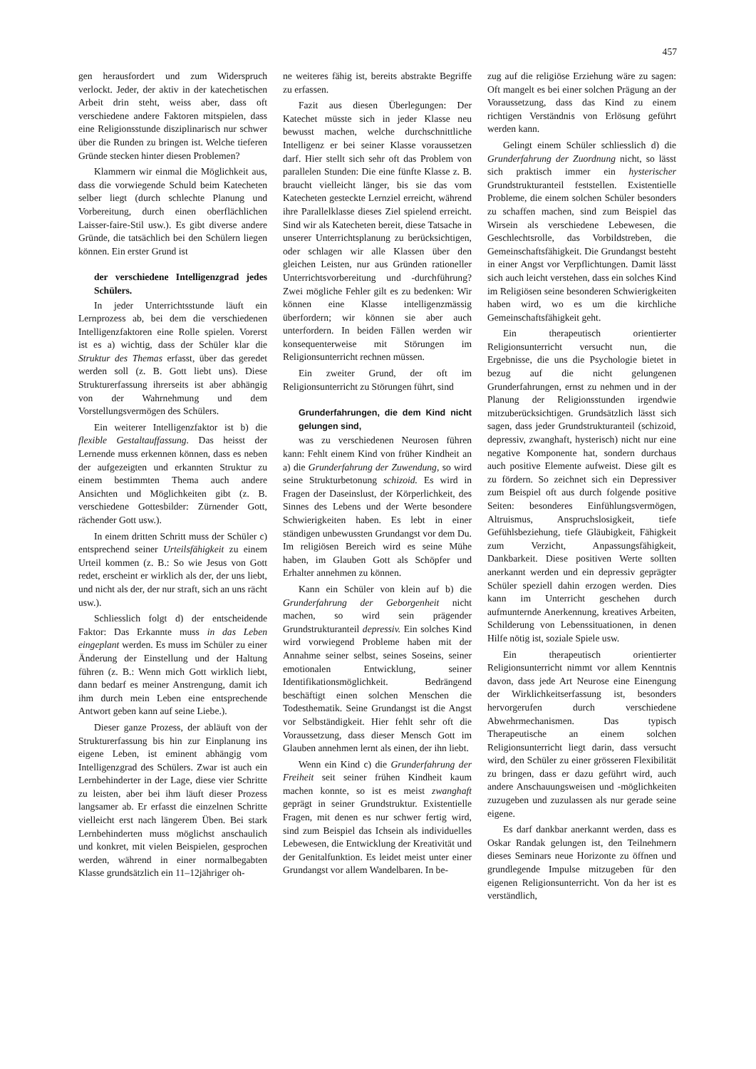457
gen herausfordert und zum Widerspruch verlockt. Jeder, der aktiv in der katechetischen Arbeit drin steht, weiss aber, dass oft verschiedene andere Faktoren mitspielen, dass eine Religionsstunde disziplinarisch nur schwer über die Runden zu bringen ist. Welche tieferen Gründe stecken hinter diesen Problemen?
Klammern wir einmal die Möglichkeit aus, dass die vorwiegende Schuld beim Katecheten selber liegt (durch schlechte Planung und Vorbereitung, durch einen oberflächlichen Laisser-faire-Stil usw.). Es gibt diverse andere Gründe, die tatsächlich bei den Schülern liegen können. Ein erster Grund ist
der verschiedene Intelligenzgrad jedes Schülers.
In jeder Unterrichtsstunde läuft ein Lernprozess ab, bei dem die verschiedenen Intelligenzfaktoren eine Rolle spielen. Vorerst ist es a) wichtig, dass der Schüler klar die Struktur des Themas erfasst, über das geredet werden soll (z. B. Gott liebt uns). Diese Strukturerfassung ihrerseits ist aber abhängig von der Wahrnehmung und dem Vorstellungsvermögen des Schülers.
Ein weiterer Intelligenzfaktor ist b) die flexible Gestaltauffassung. Das heisst der Lernende muss erkennen können, dass es neben der aufgezeigten und erkannten Struktur zu einem bestimmten Thema auch andere Ansichten und Möglichkeiten gibt (z. B. verschiedene Gottesbilder: Zürnender Gott, rächender Gott usw.).
In einem dritten Schritt muss der Schüler c) entsprechend seiner Urteilsfähigkeit zu einem Urteil kommen (z. B.: So wie Jesus von Gott redet, erscheint er wirklich als der, der uns liebt, und nicht als der, der nur straft, sich an uns rächt usw.).
Schliesslich folgt d) der entscheidende Faktor: Das Erkannte muss in das Leben eingeplant werden. Es muss im Schüler zu einer Änderung der Einstellung und der Haltung führen (z. B.: Wenn mich Gott wirklich liebt, dann bedarf es meiner Anstrengung, damit ich ihm durch mein Leben eine entsprechende Antwort geben kann auf seine Liebe.).
Dieser ganze Prozess, der abläuft von der Strukturerfassung bis hin zur Einplanung ins eigene Leben, ist eminent abhängig vom Intelligenzgrad des Schülers. Zwar ist auch ein Lernbehinderter in der Lage, diese vier Schritte zu leisten, aber bei ihm läuft dieser Prozess langsamer ab. Er erfasst die einzelnen Schritte vielleicht erst nach längerem Üben. Bei stark Lernbehinderten muss möglichst anschaulich und konkret, mit vielen Beispielen, gesprochen werden, während in einer normalbegabten Klasse grundsätzlich ein 11–12jähriger oh-
ne weiteres fähig ist, bereits abstrakte Begriffe zu erfassen.
Fazit aus diesen Überlegungen: Der Katechet müsste sich in jeder Klasse neu bewusst machen, welche durchschnittliche Intelligenz er bei seiner Klasse voraussetzen darf. Hier stellt sich sehr oft das Problem von parallelen Stunden: Die eine fünfte Klasse z. B. braucht vielleicht länger, bis sie das vom Katecheten gesteckte Lernziel erreicht, während ihre Parallelklasse dieses Ziel spielend erreicht. Sind wir als Katecheten bereit, diese Tatsache in unserer Unterrichtsplanung zu berücksichtigen, oder schlagen wir alle Klassen über den gleichen Leisten, nur aus Gründen rationeller Unterrichtsvorbereitung und -durchführung? Zwei mögliche Fehler gilt es zu bedenken: Wir können eine Klasse intelligenzmässig überfordern; wir können sie aber auch unterfordern. In beiden Fällen werden wir konsequenterweise mit Störungen im Religionsunterricht rechnen müssen.
Ein zweiter Grund, der oft im Religionsunterricht zu Störungen führt, sind
Grunderfahrungen, die dem Kind nicht gelungen sind,
was zu verschiedenen Neurosen führen kann: Fehlt einem Kind von früher Kindheit an a) die Grunderfahrung der Zuwendung, so wird seine Strukturbetonung schizoid. Es wird in Fragen der Daseinslust, der Körperlichkeit, des Sinnes des Lebens und der Werte besondere Schwierigkeiten haben. Es lebt in einer ständigen unbewussten Grundangst vor dem Du. Im religiösen Bereich wird es seine Mühe haben, im Glauben Gott als Schöpfer und Erhalter annehmen zu können.
Kann ein Schüler von klein auf b) die Grunderfahrung der Geborgenheit nicht machen, so wird sein prägender Grundstrukturanteil depressiv. Ein solches Kind wird vorwiegend Probleme haben mit der Annahme seiner selbst, seines Soseins, seiner emotionalen Entwicklung, seiner Identifikationsmöglichkeit. Bedrängend beschäftigt einen solchen Menschen die Todesthematik. Seine Grundangst ist die Angst vor Selbständigkeit. Hier fehlt sehr oft die Voraussetzung, dass dieser Mensch Gott im Glauben annehmen lernt als einen, der ihn liebt.
Wenn ein Kind c) die Grunderfahrung der Freiheit seit seiner frühen Kindheit kaum machen konnte, so ist es meist zwanghaft geprägt in seiner Grundstruktur. Existentielle Fragen, mit denen es nur schwer fertig wird, sind zum Beispiel das Ichsein als individuelles Lebewesen, die Entwicklung der Kreativität und der Genitalfunktion. Es leidet meist unter einer Grundangst vor allem Wandelbaren. In be-
zug auf die religiöse Erziehung wäre zu sagen: Oft mangelt es bei einer solchen Prägung an der Voraussetzung, dass das Kind zu einem richtigen Verständnis von Erlösung geführt werden kann.
Gelingt einem Schüler schliesslich d) die Grunderfahrung der Zuordnung nicht, so lässt sich praktisch immer ein hysterischer Grundstrukturanteil feststellen. Existentielle Probleme, die einem solchen Schüler besonders zu schaffen machen, sind zum Beispiel das Wirsein als verschiedene Lebewesen, die Geschlechtsrolle, das Vorbildstreben, die Gemeinschaftsfähigkeit. Die Grundangst besteht in einer Angst vor Verpflichtungen. Damit lässt sich auch leicht verstehen, dass ein solches Kind im Religiösen seine besonderen Schwierigkeiten haben wird, wo es um die kirchliche Gemeinschaftsfähigkeit geht.
Ein therapeutisch orientierter Religionsunterricht versucht nun, die Ergebnisse, die uns die Psychologie bietet in bezug auf die nicht gelungenen Grunderfahrungen, ernst zu nehmen und in der Planung der Religionsstunden irgendwie mitzuberücksichtigen. Grundsätzlich lässt sich sagen, dass jeder Grundstrukturanteil (schizoid, depressiv, zwanghaft, hysterisch) nicht nur eine negative Komponente hat, sondern durchaus auch positive Elemente aufweist. Diese gilt es zu fördern. So zeichnet sich ein Depressiver zum Beispiel oft aus durch folgende positive Seiten: besonderes Einfühlungsvermögen, Altruismus, Anspruchslosigkeit, tiefe Gefühlsbeziehung, tiefe Gläubigkeit, Fähigkeit zum Verzicht, Anpassungsfähigkeit, Dankbarkeit. Diese positiven Werte sollten anerkannt werden und ein depressiv geprägter Schüler speziell dahin erzogen werden. Dies kann im Unterricht geschehen durch aufmunternde Anerkennung, kreatives Arbeiten, Schilderung von Lebenssituationen, in denen Hilfe nötig ist, soziale Spiele usw.
Ein therapeutisch orientierter Religionsunterricht nimmt vor allem Kenntnis davon, dass jede Art Neurose eine Einengung der Wirklichkeitserfassung ist, besonders hervorgerufen durch verschiedene Abwehrmechanismen. Das typisch Therapeutische an einem solchen Religionsunterricht liegt darin, dass versucht wird, den Schüler zu einer grösseren Flexibilität zu bringen, dass er dazu geführt wird, auch andere Anschauungsweisen und -möglichkeiten zuzugeben und zuzulassen als nur gerade seine eigene.
Es darf dankbar anerkannt werden, dass es Oskar Randak gelungen ist, den Teilnehmern dieses Seminars neue Horizonte zu öffnen und grundlegende Impulse mitzugeben für den eigenen Religionsunterricht. Von da her ist es verständlich,